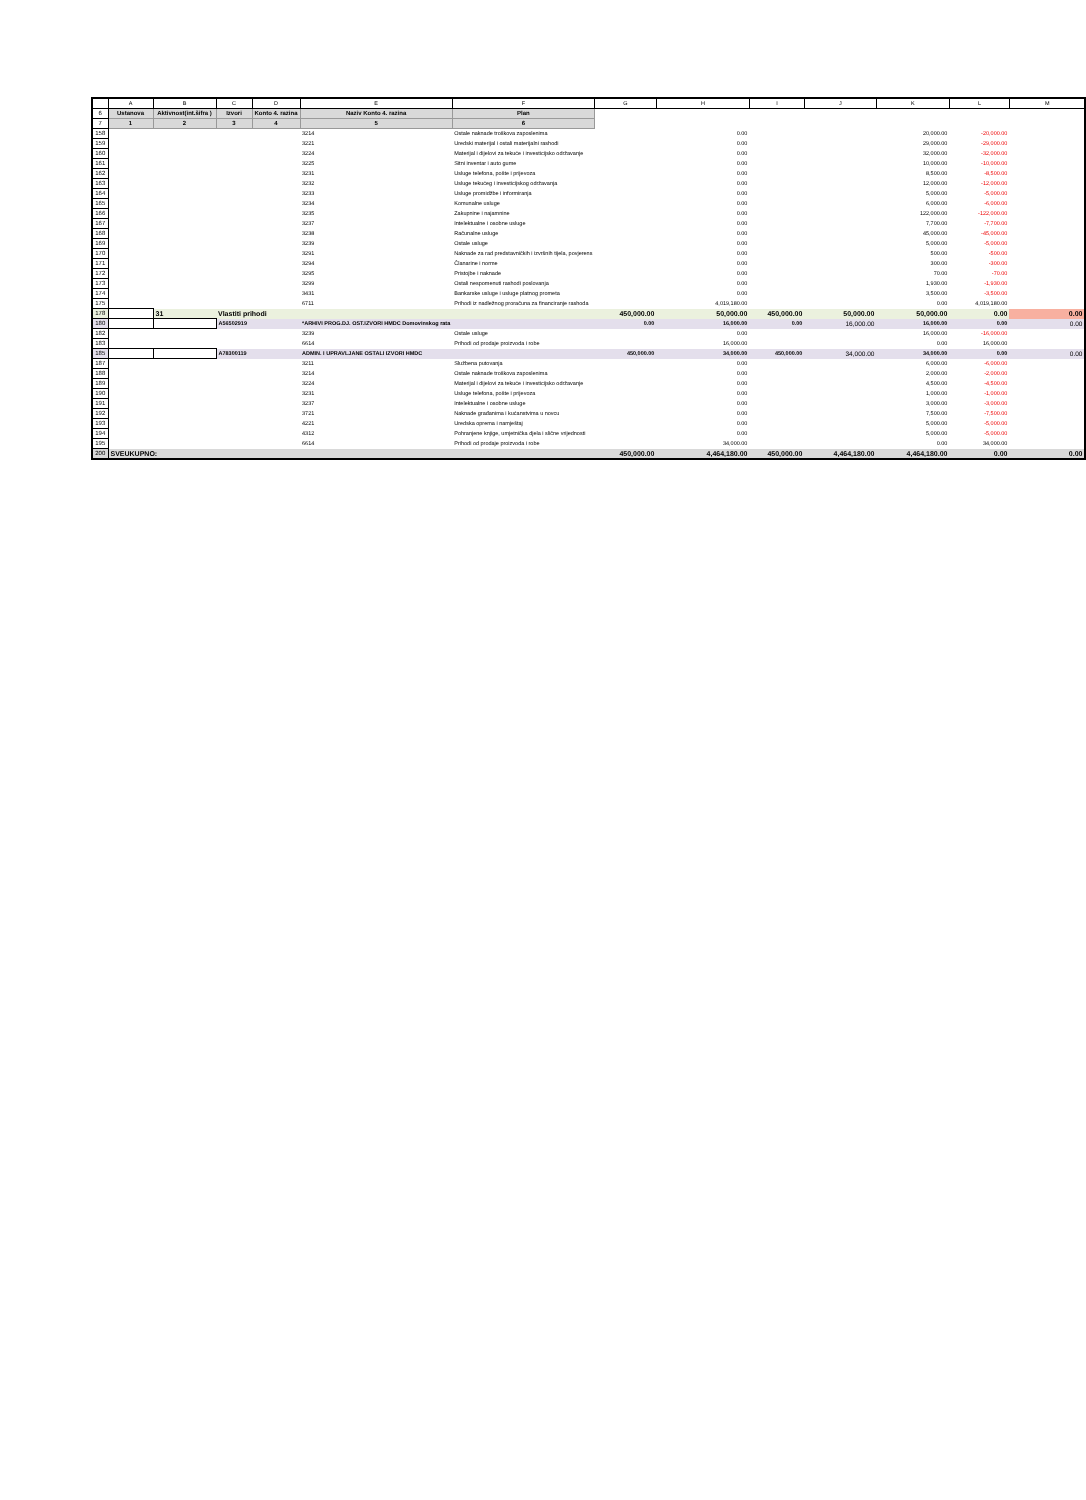| | A | B | C | D | E | F | G | H | I | J | K | L | M |
| --- | --- | --- | --- | --- | --- | --- | --- | --- | --- | --- | --- | --- | --- |
| 6 | Ustanova | Aktivnost(int.šifra ) | Izvori | Konto 4. razina | Naziv Konto 4. razina | Plan | | | | | | | |
| 7 | 1 | 2 | 3 | 4 | 5 | 6 | | | | | | | |
| 158 | | | | | 3214 | Ostale naknade troškova zaposlenima | | 0.00 | | | 20,000.00 | -20,000.00 | |
| 159 | | | | | 3221 | Uredski materijal i ostali materijalni rashodi | | 0.00 | | | 29,000.00 | -29,000.00 | |
| 160 | | | | | 3224 | Materijal i dijelovi za tekuće i investicijsko održavanje | | 0.00 | | | 32,000.00 | -32,000.00 | |
| 161 | | | | | 3225 | Sitni inventar i auto gume | | 0.00 | | | 10,000.00 | -10,000.00 | |
| 162 | | | | | 3231 | Usluge telefona, pošte i prijevoza | | 0.00 | | | 8,500.00 | -8,500.00 | |
| 163 | | | | | 3232 | Usluge tekućeg i investicijskog održavanja | | 0.00 | | | 12,000.00 | -12,000.00 | |
| 164 | | | | | 3233 | Usluge promidžbe i informiranja | | 0.00 | | | 5,000.00 | -5,000.00 | |
| 165 | | | | | 3234 | Komunalne usluge | | 0.00 | | | 6,000.00 | -6,000.00 | |
| 166 | | | | | 3235 | Zakupnine i najamnine | | 0.00 | | | 122,000.00 | -122,000.00 | |
| 167 | | | | | 3237 | Intelektualne i osobne usluge | | 0.00 | | | 7,700.00 | -7,700.00 | |
| 168 | | | | | 3238 | Računalne usluge | | 0.00 | | | 45,000.00 | -45,000.00 | |
| 169 | | | | | 3239 | Ostale usluge | | 0.00 | | | 5,000.00 | -5,000.00 | |
| 170 | | | | | 3291 | Naknade za rad predstavničkih i izvršnih tijela, povjerens | | 0.00 | | | 500.00 | -500.00 | |
| 171 | | | | | 3294 | Članarine i norme | | 0.00 | | | 300.00 | -300.00 | |
| 172 | | | | | 3295 | Pristojbe i naknade | | 0.00 | | | 70.00 | -70.00 | |
| 173 | | | | | 3299 | Ostali nespomenuti rashodi poslovanja | | 0.00 | | | 1,930.00 | -1,930.00 | |
| 174 | | | | | 3431 | Bankarske usluge i usluge platnog prometa | | 0.00 | | | 3,500.00 | -3,500.00 | |
| 175 | | | | | 6711 | Prihodi iz nadležnog proračuna za financiranje rashoda | | 4,019,180.00 | | | 0.00 | 4,019,180.00 | |
| 178 | | 31 | Vlastiti prihodi | | | | 450,000.00 | 50,000.00 | 450,000.00 | 50,000.00 | 50,000.00 | 0.00 | 0.00 |
| 180 | | | A56502919 | | *ARHIVI PROG.DJ. OST.IZVORI HMDC Domovinskog rata | | 0.00 | 16,000.00 | 0.00 | 16,000.00 | 16,000.00 | 0.00 | 0.00 |
| 182 | | | | | 3239 | Ostale usluge | | 0.00 | | | 16,000.00 | -16,000.00 | |
| 183 | | | | | 6614 | Prihodi od prodaje proizvoda i robe | | 16,000.00 | | | 0.00 | 16,000.00 | |
| 185 | | | A78300119 | | ADMIN. I UPRAVLJANE OSTALI IZVORI HMDC | | 450,000.00 | 34,000.00 | 450,000.00 | 34,000.00 | 34,000.00 | 0.00 | 0.00 |
| 187 | | | | | 3211 | Službena putovanja | | 0.00 | | | 6,000.00 | -6,000.00 | |
| 188 | | | | | 3214 | Ostale naknade troškova zaposlenima | | 0.00 | | | 2,000.00 | -2,000.00 | |
| 189 | | | | | 3224 | Materijal i dijelovi za tekuće i investicijsko održavanje | | 0.00 | | | 4,500.00 | -4,500.00 | |
| 190 | | | | | 3231 | Usluge telefona, pošte i prijevoza | | 0.00 | | | 1,000.00 | -1,000.00 | |
| 191 | | | | | 3237 | Intelektualne i osobne usluge | | 0.00 | | | 3,000.00 | -3,000.00 | |
| 192 | | | | | 3721 | Naknade građanima i kućanstvima u novcu | | 0.00 | | | 7,500.00 | -7,500.00 | |
| 193 | | | | | 4221 | Uredska oprema i namještaj | | 0.00 | | | 5,000.00 | -5,000.00 | |
| 194 | | | | | 4312 | Pohranjene knjige, umjetnička djela i slične vrijednosti | | 0.00 | | | 5,000.00 | -5,000.00 | |
| 195 | | | | | 6614 | Prihodi od prodaje proizvoda i robe | | 34,000.00 | | | 0.00 | 34,000.00 | |
| 200 | SVEUKUPNO: | | | | | | 450,000.00 | 4,464,180.00 | 450,000.00 | 4,464,180.00 | 4,464,180.00 | 0.00 | 0.00 |